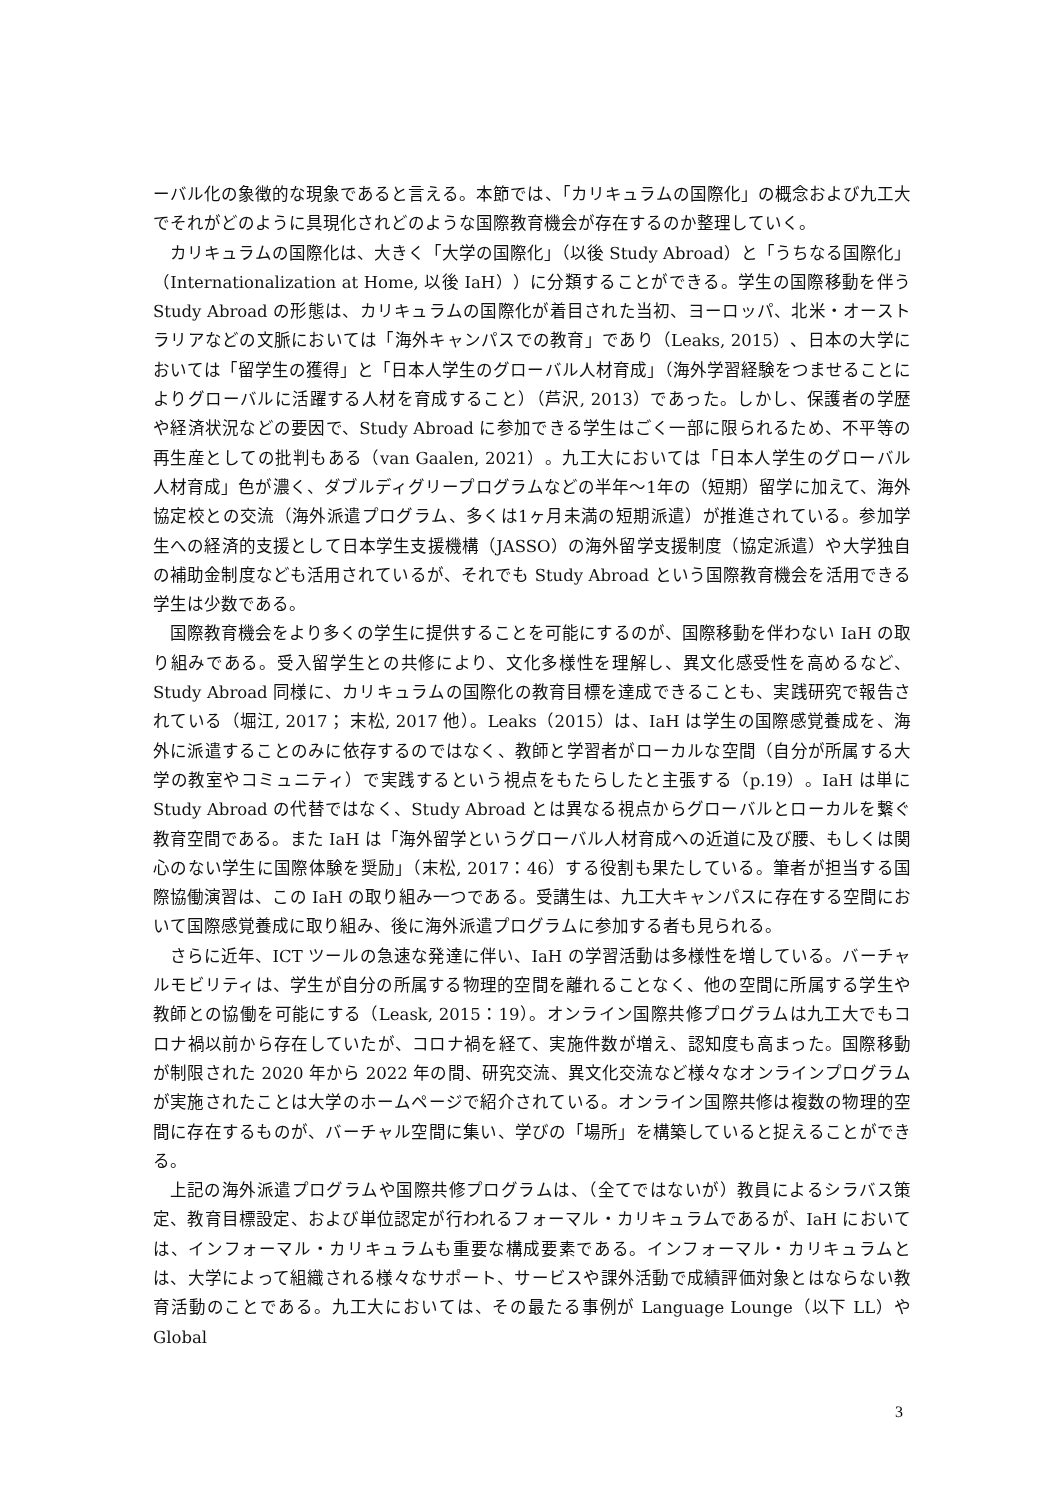ーバル化の象徴的な現象であると言える。本節では、「カリキュラムの国際化」の概念および九工大でそれがどのように具現化されどのような国際教育機会が存在するのか整理していく。
カリキュラムの国際化は、大きく「大学の国際化」（以後 Study Abroad）と「うちなる国際化」（Internationalization at Home, 以後 IaH））に分類することができる。学生の国際移動を伴う Study Abroad の形態は、カリキュラムの国際化が着目された当初、ヨーロッパ、北米・オーストラリアなどの文脈においては「海外キャンパスでの教育」であり（Leaks, 2015）、日本の大学においては「留学生の獲得」と「日本人学生のグローバル人材育成」（海外学習経験をつませることによりグローバルに活躍する人材を育成すること）（芦沢, 2013）であった。しかし、保護者の学歴や経済状況などの要因で、Study Abroad に参加できる学生はごく一部に限られるため、不平等の再生産としての批判もある（van Gaalen, 2021）。九工大においては「日本人学生のグローバル人材育成」色が濃く、ダブルディグリープログラムなどの半年〜1年の（短期）留学に加えて、海外協定校との交流（海外派遣プログラム、多くは1ヶ月未満の短期派遣）が推進されている。参加学生への経済的支援として日本学生支援機構（JASSO）の海外留学支援制度（協定派遣）や大学独自の補助金制度なども活用されているが、それでも Study Abroad という国際教育機会を活用できる学生は少数である。
国際教育機会をより多くの学生に提供することを可能にするのが、国際移動を伴わない IaH の取り組みである。受入留学生との共修により、文化多様性を理解し、異文化感受性を高めるなど、Study Abroad 同様に、カリキュラムの国際化の教育目標を達成できることも、実践研究で報告されている（堀江, 2017； 末松, 2017 他）。Leaks（2015）は、IaH は学生の国際感覚養成を、海外に派遣することのみに依存するのではなく、教師と学習者がローカルな空間（自分が所属する大学の教室やコミュニティ）で実践するという視点をもたらしたと主張する（p.19）。IaH は単に Study Abroad の代替ではなく、Study Abroad とは異なる視点からグローバルとローカルを繋ぐ教育空間である。また IaH は「海外留学というグローバル人材育成への近道に及び腰、もしくは関心のない学生に国際体験を奨励」（末松, 2017：46）する役割も果たしている。筆者が担当する国際協働演習は、この IaH の取り組み一つである。受講生は、九工大キャンパスに存在する空間において国際感覚養成に取り組み、後に海外派遣プログラムに参加する者も見られる。
さらに近年、ICT ツールの急速な発達に伴い、IaH の学習活動は多様性を増している。バーチャルモビリティは、学生が自分の所属する物理的空間を離れることなく、他の空間に所属する学生や教師との協働を可能にする（Leask, 2015：19）。オンライン国際共修プログラムは九工大でもコロナ禍以前から存在していたが、コロナ禍を経て、実施件数が増え、認知度も高まった。国際移動が制限された 2020 年から 2022 年の間、研究交流、異文化交流など様々なオンラインプログラムが実施されたことは大学のホームページで紹介されている。オンライン国際共修は複数の物理的空間に存在するものが、バーチャル空間に集い、学びの「場所」を構築していると捉えることができる。
上記の海外派遣プログラムや国際共修プログラムは、（全てではないが）教員によるシラバス策定、教育目標設定、および単位認定が行われるフォーマル・カリキュラムであるが、IaH においては、インフォーマル・カリキュラムも重要な構成要素である。インフォーマル・カリキュラムとは、大学によって組織される様々なサポート、サービスや課外活動で成績評価対象とはならない教育活動のことである。九工大においては、その最たる事例が Language Lounge（以下 LL）や Global
3